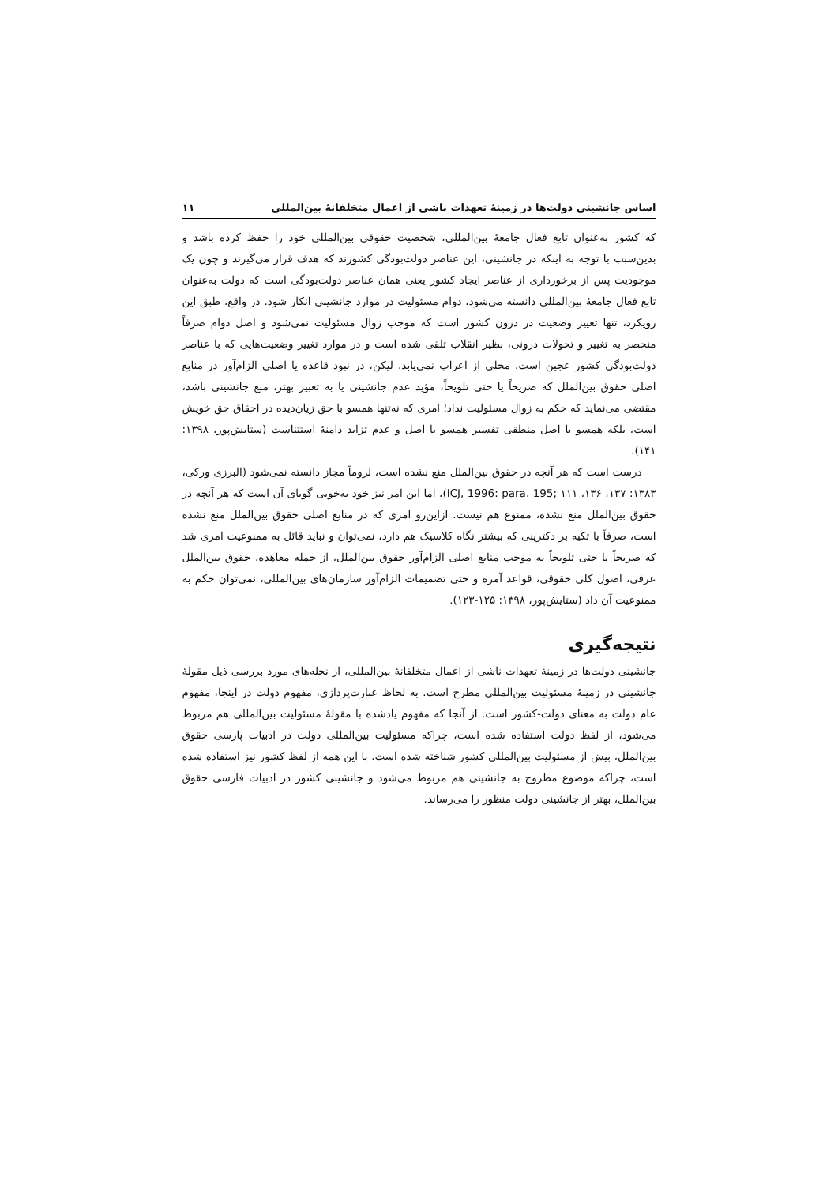اساس جانشینی دولت‌ها در زمینهٔ تعهدات ناشی از اعمال متخلفانهٔ بین‌المللی ۱۱
که کشور به‌عنوان تابع فعال جامعهٔ بین‌المللی، شخصیت حقوقی بین‌المللی خود را حفظ کرده باشد و بدین‌سبب با توجه به اینکه در جانشینی، این عناصر دولت‌بودگی کشورند که هدف قرار می‌گیرند و چون یک موجودیت پس از برخورداری از عناصر ایجاد کشور یعنی همان عناصر دولت‌بودگی است که دولت به‌عنوان تابع فعال جامعهٔ بین‌المللی دانسته می‌شود، دوام مسئولیت در موارد جانشینی انکار شود. در واقع، طبق این رویکرد، تنها تغییر وضعیت در درون کشور است که موجب زوال مسئولیت نمی‌شود و اصل دوام صرفاً منحصر به تغییر و تحولات درونی، نظیر انقلاب تلقی شده است و در موارد تغییر وضعیت‌هایی که با عناصر دولت‌بودگی کشور عجین است، محلی از اعراب نمی‌یابد. لیکن، در نبود قاعده یا اصلی الزام‌آور در منابع اصلی حقوق بین‌الملل که صریحاً یا حتی تلویحاً، مؤید عدم جانشینی یا به تعبیر بهتر، منع جانشینی باشد، مقتضی می‌نماید که حکم به زوال مسئولیت نداد؛ امری که نه‌تنها همسو با حق زیان‌دیده در احقاق حق خویش است، بلکه همسو با اصل منطقی تفسیر همسو با اصل و عدم تزاید دامنهٔ استثناست (ستایش‌پور، ۱۳۹۸: ۱۴۱).
درست است که هر آنچه در حقوق بین‌الملل منع نشده است، لزوماً مجاز دانسته نمی‌شود (البرزی ورکی، ۱۳۸۳: ۱۳۷، ۱۳۶، ۱۱۱ ;ICJ, 1996: para. 195)، اما این امر نیز خود به‌خوبی گویای آن است که هر آنچه در حقوق بین‌الملل منع نشده، ممنوع هم نیست. ازاین‌رو امری که در منابع اصلی حقوق بین‌الملل منع نشده است، صرفاً با تکیه بر دکترینی که بیشتر نگاه کلاسیک هم دارد، نمی‌توان و نباید قائل به ممنوعیت امری شد که صریحاً یا حتی تلویحاً به موجب منابع اصلی الزام‌آور حقوق بین‌الملل، از جمله معاهده، حقوق بین‌الملل عرفی، اصول کلی حقوقی، قواعد آمره و حتی تصمیمات الزام‌آور سازمان‌های بین‌المللی، نمی‌توان حکم به ممنوعیت آن داد (ستایش‌پور، ۱۳۹۸: ۱۲۵-۱۲۳).
نتیجه‌گیری
جانشینی دولت‌ها در زمینهٔ تعهدات ناشی از اعمال متخلفانهٔ بین‌المللی، از نحله‌های مورد بررسی ذیل مقولهٔ جانشینی در زمینهٔ مسئولیت بین‌المللی مطرح است. به لحاظ عبارت‌پردازی، مفهوم دولت در اینجا، مفهوم عام دولت به معنای دولت-کشور است. از آنجا که مفهوم یادشده با مقولهٔ مسئولیت بین‌المللی هم مربوط می‌شود، از لفظ دولت استفاده شده است، چراکه مسئولیت بین‌المللی دولت در ادبیات پارسی حقوق بین‌الملل، بیش از مسئولیت بین‌المللی کشور شناخته شده است. با این همه از لفظ کشور نیز استفاده شده است، چراکه موضوع مطروح به جانشینی هم مربوط می‌شود و جانشینی کشور در ادبیات فارسی حقوق بین‌الملل، بهتر از جانشینی دولت منظور را می‌رساند.